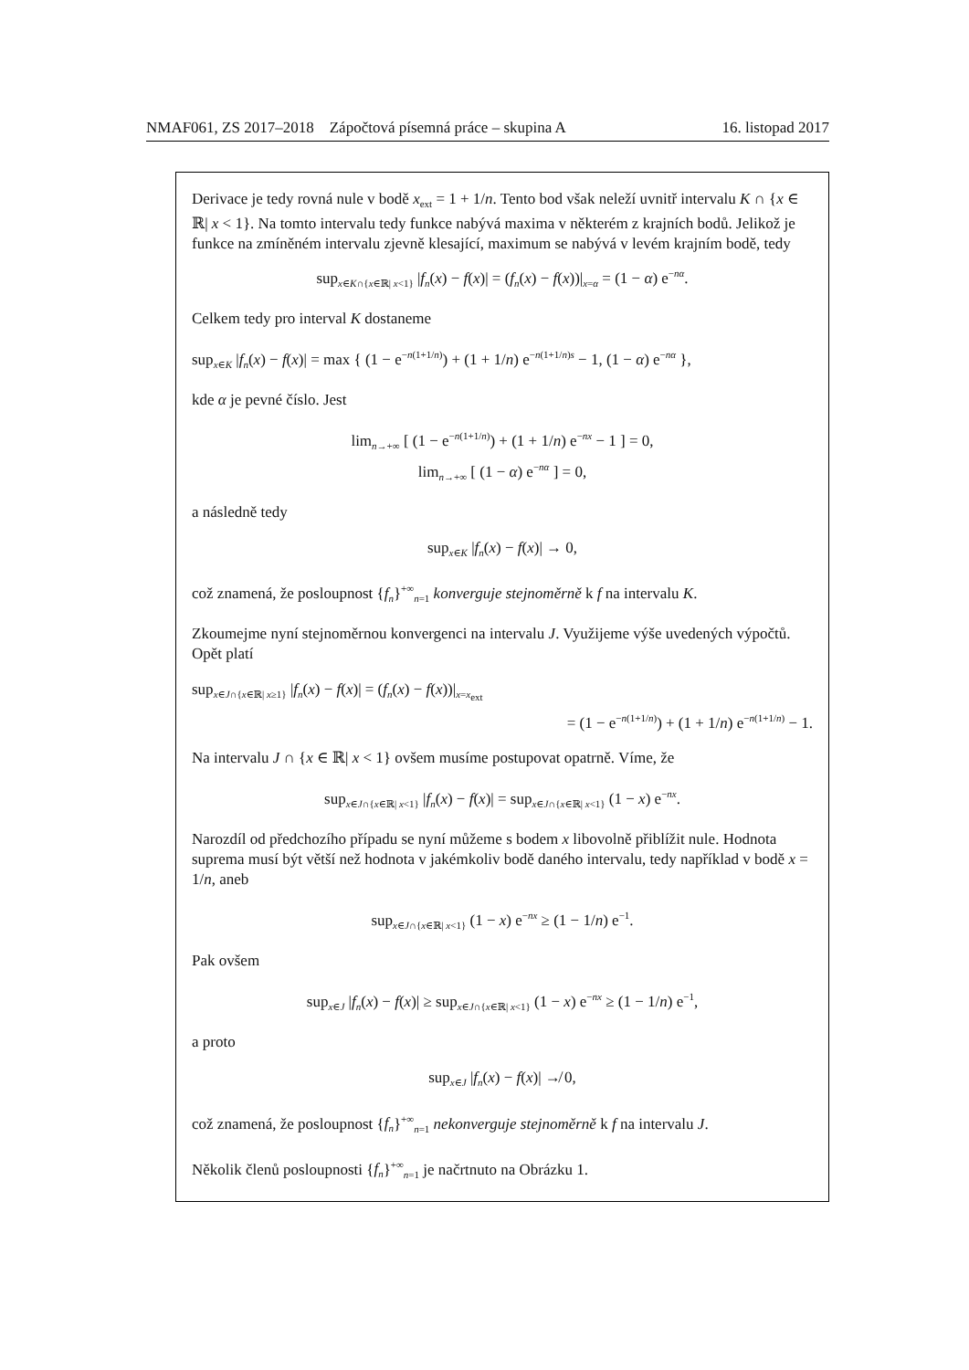NMAF061, ZS 2017–2018 Zápočtová písemná práce – skupina A 16. listopad 2017
Derivace je tedy rovná nule v bodě x<sub>ext</sub> = 1 + 1/n. Tento bod však neleží uvnitř intervalu K ∩ {x ∈ ℝ| x < 1}. Na tomto intervalu tedy funkce nabývá maxima v některém z krajních bodů. Jelikož je funkce na zmíněném intervalu zjevně klesající, maximum se nabývá v levém krajním bodě, tedy
sup<sub>x∈K∩{x∈ℝ| x<1}</sub> |f<sub>n</sub>(x) − f(x)| = (f<sub>n</sub>(x) − f(x))|<sub>x=α</sub> = (1 − α) e<sup>−nα</sup>.
Celkem tedy pro interval K dostaneme
sup<sub>x∈K</sub> |f<sub>n</sub>(x) − f(x)| = max { (1 − e<sup>−n(1+1/n)</sup>) + (1 + 1/n) e<sup>−n(1+1/n)s</sup> − 1, (1 − α) e<sup>−nα</sup> },
kde α je pevné číslo. Jest
lim<sub>n→+∞</sub> [ (1 − e<sup>−n(1+1/n)</sup>) + (1 + 1/n) e<sup>−nx</sup> − 1 ] = 0,
lim<sub>n→+∞</sub> [ (1 − α) e<sup>−nα</sup> ] = 0,
a následně tedy
sup<sub>x∈K</sub> |f<sub>n</sub>(x) − f(x)| → 0,
což znamená, že posloupnost {f<sub>n</sub>}<sup>+∞</sup><sub>n=1</sub> konverguje stejnoměrně k f na intervalu K.
Zkoumejme nyní stejnoměrnou konvergenci na intervalu J. Využijeme výše uvedených výpočtů. Opět platí
sup<sub>x∈J∩{x∈ℝ| x≥1}</sub> |f<sub>n</sub>(x) − f(x)| = (f<sub>n</sub>(x) − f(x))|<sub>x=x<sub>ext</sub></sub>
= (1 − e<sup>−n(1+1/n)</sup>) + (1 + 1/n) e<sup>−n(1+1/n)</sup> − 1.
Na intervalu J ∩ {x ∈ ℝ| x < 1} ovšem musíme postupovat opatrně. Víme, že
sup<sub>x∈J∩{x∈ℝ| x<1}</sub> |f<sub>n</sub>(x) − f(x)| = sup<sub>x∈J∩{x∈ℝ| x<1}</sub> (1 − x) e<sup>−nx</sup>.
Narozdíl od předchozího případu se nyní můžeme s bodem x libovolně přiblížit nule. Hodnota suprema musí být větší než hodnota v jakémkoliv bodě daného intervalu, tedy například v bodě x = 1/n, aneb
sup<sub>x∈J∩{x∈ℝ| x<1}</sub> (1 − x) e<sup>−nx</sup> ≥ (1 − 1/n) e<sup>−1</sup>.
Pak ovšem
sup<sub>x∈J</sub> |f<sub>n</sub>(x) − f(x)| ≥ sup<sub>x∈J∩{x∈ℝ| x<1}</sub> (1 − x) e<sup>−nx</sup> ≥ (1 − 1/n) e<sup>−1</sup>,
a proto
sup<sub>x∈J</sub> |f<sub>n</sub>(x) − f(x)| ↛ 0,
což znamená, že posloupnost {f<sub>n</sub>}<sup>+∞</sup><sub>n=1</sub> nekonverguje stejnoměrně k f na intervalu J.
Několik členů posloupnosti {f<sub>n</sub>}<sup>+∞</sup><sub>n=1</sub> je načrtnuto na Obrázku 1.